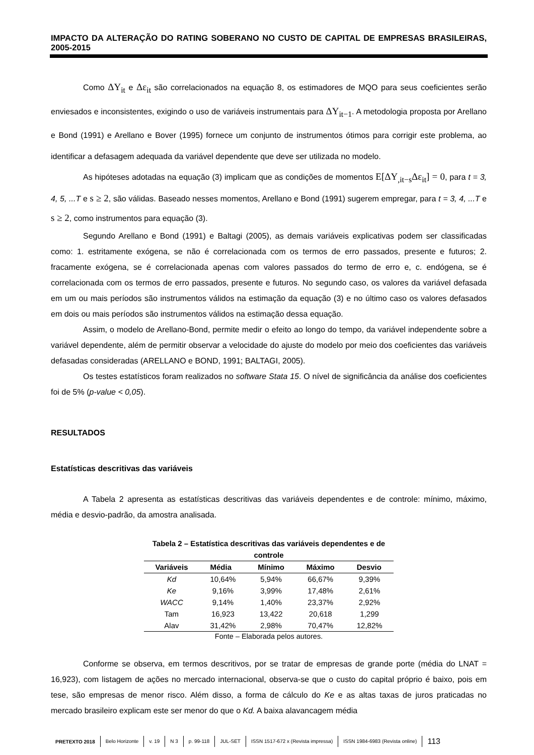IMPACTO DA ALTERAÇÃO DO RATING SOBERANO NO CUSTO DE CAPITAL DE EMPRESAS BRASILEIRAS, 2005-2015
Como ΔY<sub>it</sub> e Δε<sub>it</sub> são correlacionados na equação 8, os estimadores de MQO para seus coeficientes serão enviesados e inconsistentes, exigindo o uso de variáveis instrumentais para ΔY<sub>it−1</sub>. A metodologia proposta por Arellano e Bond (1991) e Arellano e Bover (1995) fornece um conjunto de instrumentos ótimos para corrigir este problema, ao identificar a defasagem adequada da variável dependente que deve ser utilizada no modelo.
As hipóteses adotadas na equação (3) implicam que as condições de momentos E[ΔY<sub>,it−s</sub>Δε<sub>it</sub>] = 0, para t = 3, 4, 5, ...T e s ≥ 2, são válidas. Baseado nesses momentos, Arellano e Bond (1991) sugerem empregar, para t = 3, 4, ...T e s ≥ 2, como instrumentos para equação (3).
Segundo Arellano e Bond (1991) e Baltagi (2005), as demais variáveis explicativas podem ser classificadas como: 1. estritamente exógena, se não é correlacionada com os termos de erro passados, presente e futuros; 2. fracamente exógena, se é correlacionada apenas com valores passados do termo de erro e, c. endógena, se é correlacionada com os termos de erro passados, presente e futuros. No segundo caso, os valores da variável defasada em um ou mais períodos são instrumentos válidos na estimação da equação (3) e no último caso os valores defasados em dois ou mais períodos são instrumentos válidos na estimação dessa equação.
Assim, o modelo de Arellano-Bond, permite medir o efeito ao longo do tempo, da variável independente sobre a variável dependente, além de permitir observar a velocidade do ajuste do modelo por meio dos coeficientes das variáveis defasadas consideradas (ARELLANO e BOND, 1991; BALTAGI, 2005).
Os testes estatísticos foram realizados no software Stata 15. O nível de significância da análise dos coeficientes foi de 5% (p-value < 0,05).
RESULTADOS
Estatísticas descritivas das variáveis
A Tabela 2 apresenta as estatísticas descritivas das variáveis dependentes e de controle: mínimo, máximo, média e desvio-padrão, da amostra analisada.
Tabela 2 – Estatística descritivas das variáveis dependentes e de controle
| Variáveis | Média | Mínimo | Máximo | Desvio |
| --- | --- | --- | --- | --- |
| Kd | 10,64% | 5,94% | 66,67% | 9,39% |
| Ke | 9,16% | 3,99% | 17,48% | 2,61% |
| WACC | 9,14% | 1,40% | 23,37% | 2,92% |
| Tam | 16,923 | 13,422 | 20,618 | 1,299 |
| Alav | 31,42% | 2,98% | 70,47% | 12,82% |
Fonte – Elaborada pelos autores.
Conforme se observa, em termos descritivos, por se tratar de empresas de grande porte (média do LNAT = 16,923), com listagem de ações no mercado internacional, observa-se que o custo do capital próprio é baixo, pois em tese, são empresas de menor risco. Além disso, a forma de cálculo do Ke e as altas taxas de juros praticadas no mercado brasileiro explicam este ser menor do que o Kd. A baixa alavancagem média
PRETEXTO 2018 Belo Horizonte v. 19 N 3 p. 99-118 JUL-SET ISSN 1517-672 x (Revista impressa) ISSN 1984-6983 (Revista online) 113